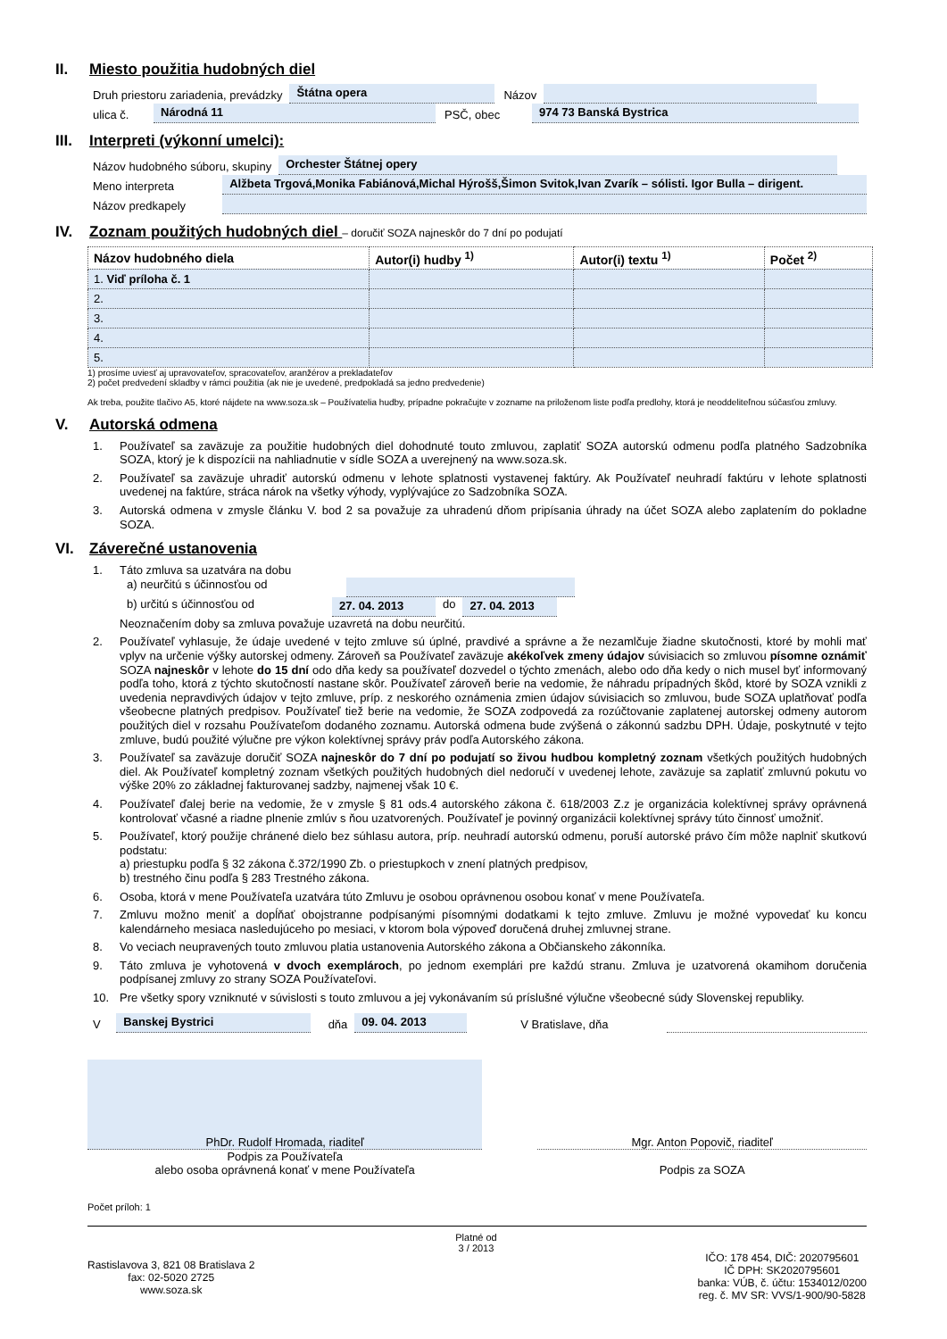II. Miesto použitia hudobných diel
Druh priestoru zariadenia, prevádzky Štátna opera Názov
ulica č. Národná 11 PSČ, obec 974 73 Banská Bystrica
III. Interpreti (výkonní umelci):
Názov hudobného súboru, skupiny Orchester Štátnej opery
Meno interpreta Alžbeta Trgová,Monika Fabiánová,Michal Hýrošš,Šimon Svitok,Ivan Zvarík – sólisti. Igor Bulla – dirigent.
Názov predkapely
IV. Zoznam použitých hudobných diel – doručiť SOZA najneskôr do 7 dní po podujatí
| Názov hudobného diela | Autor(i) hudby <sup>1)</sup> | Autor(i) textu <sup>1)</sup> | Počet <sup>2)</sup> |
| --- | --- | --- | --- |
| 1. Viď príloha č. 1 | | | |
| 2. | | | |
| 3. | | | |
| 4. | | | |
| 5. | | | |
1) prosíme uviesť aj upravovateľov, spracovateľov, aranžérov a prekladateľov
2) počet predvedení skladby v rámci použitia (ak nie je uvedené, predpokladá sa jedno predvedenie)
Ak treba, použite tlačivo A5, ktoré nájdete na www.soza.sk – Používatelia hudby, prípadne pokračujte v zozname na priloženom liste podľa predlohy, ktorá je neoddeliteľnou súčasťou zmluvy.
V. Autorská odmena
1. Používateľ sa zaväzuje za použitie hudobných diel dohodnuté touto zmluvou, zaplatiť SOZA autorskú odmenu podľa platného Sadzobníka SOZA, ktorý je k dispozícii na nahliadnutie v sídle SOZA a uverejnený na www.soza.sk.
2. Používateľ sa zaväzuje uhradiť autorskú odmenu v lehote splatnosti vystavenej faktúry. Ak Používateľ neuhradí faktúru v lehote splatnosti uvedenej na faktúre, stráca nárok na všetky výhody, vyplývajúce zo Sadzobníka SOZA.
3. Autorská odmena v zmysle článku V. bod 2 sa považuje za uhradenú dňom pripísania úhrady na účet SOZA alebo zaplatením do pokladne SOZA.
VI. Záverečné ustanovenia
1. Táto zmluva sa uzatvára na dobu
a) neurčitú s účinnosťou od
b) určitú s účinnosťou od 27. 04. 2013 do 27. 04. 2013
Neoznačením doby sa zmluva považuje uzavretá na dobu neurčitú.
2. Používateľ vyhlasuje, že údaje uvedené v tejto zmluve sú úplné, pravdivé a správne a že nezamlčuje žiadne skutočnosti, ktoré by mohli mať vplyv na určenie výšky autorskej odmeny. Zároveň sa Používateľ zaväzuje akékoľvek zmeny údajov súvisiacich so zmluvou písomne oznámiť SOZA najneskôr v lehote do 15 dní odo dňa kedy sa používateľ dozvedel o týchto zmenách, alebo odo dňa kedy o nich musel byť informovaný podľa toho, ktorá z týchto skutočností nastane skôr. Používateľ zároveň berie na vedomie, že náhradu prípadných škôd, ktoré by SOZA vznikli z uvedenia nepravdivých údajov v tejto zmluve, príp. z neskorého oznámenia zmien údajov súvisiacich so zmluvou, bude SOZA uplatňovať podľa všeobecne platných predpisov. Používateľ tiež berie na vedomie, že SOZA zodpovedá za rozúčtovanie zaplatenej autorskej odmeny autorom použitých diel v rozsahu Používateľom dodaného zoznamu. Autorská odmena bude zvýšená o zákonnú sadzbu DPH. Údaje, poskytnuté v tejto zmluve, budú použité výlučne pre výkon kolektívnej správy práv podľa Autorského zákona.
3. Používateľ sa zaväzuje doručiť SOZA najneskôr do 7 dní po podujatí so živou hudbou kompletný zoznam všetkých použitých hudobných diel. Ak Používateľ kompletný zoznam všetkých použitých hudobných diel nedoručí v uvedenej lehote, zaväzuje sa zaplatiť zmluvnú pokutu vo výške 20% zo základnej fakturovanej sadzby, najmenej však 10 €.
4. Používateľ ďalej berie na vedomie, že v zmysle § 81 ods.4 autorského zákona č. 618/2003 Z.z je organizácia kolektívnej správy oprávnená kontrolovať včasné a riadne plnenie zmlúv s ňou uzatvorených. Používateľ je povinný organizácii kolektívnej správy túto činnosť umožniť.
5. Používateľ, ktorý použije chránené dielo bez súhlasu autora, príp. neuhradí autorskú odmenu, poruší autorské právo čím môže naplniť skutkovú podstatu:
a) priestupku podľa § 32 zákona č.372/1990 Zb. o priestupkoch v znení platných predpisov,
b) trestného činu podľa § 283 Trestného zákona.
6. Osoba, ktorá v mene Používateľa uzatvára túto Zmluvu je osobou oprávnenou osobou konať v mene Používateľa.
7. Zmluvu možno meniť a dopĺňať obojstranne podpísanými písomnými dodatkami k tejto zmluve. Zmluvu je možné vypovedať ku koncu kalendárneho mesiaca nasledujúceho po mesiaci, v ktorom bola výpoveď doručená druhej zmluvnej strane.
8. Vo veciach neupravených touto zmluvou platia ustanovenia Autorského zákona a Občianskeho zákonníka.
9. Táto zmluva je vyhotovená v dvoch exemplároch, po jednom exemplári pre každú stranu. Zmluva je uzatvorená okamihom doručenia podpísanej zmluvy zo strany SOZA Používateľovi.
10. Pre všetky spory vzniknuté v súvislosti s touto zmluvou a jej vykonávaním sú príslušné výlučne všeobecné súdy Slovenskej republiky.
V Banskej Bystrici dňa 09. 04. 2013 V Bratislave, dňa
PhDr. Rudolf Hromada, riaditeľ
Podpis za Používateľa
alebo osoba oprávnená konať v mene Používateľa
Mgr. Anton Popovič, riaditeľ
Podpis za SOZA
Počet príloh: 1
Rastislavova 3, 821 08 Bratislava 2
fax: 02-5020 2725
www.soza.sk
Platné od
3 / 2013
IČO: 178 454, DIČ: 2020795601
IČ DPH: SK2020795601
banka: VÚB, č. účtu: 1534012/0200
reg. č. MV SR: VVS/1-900/90-5828